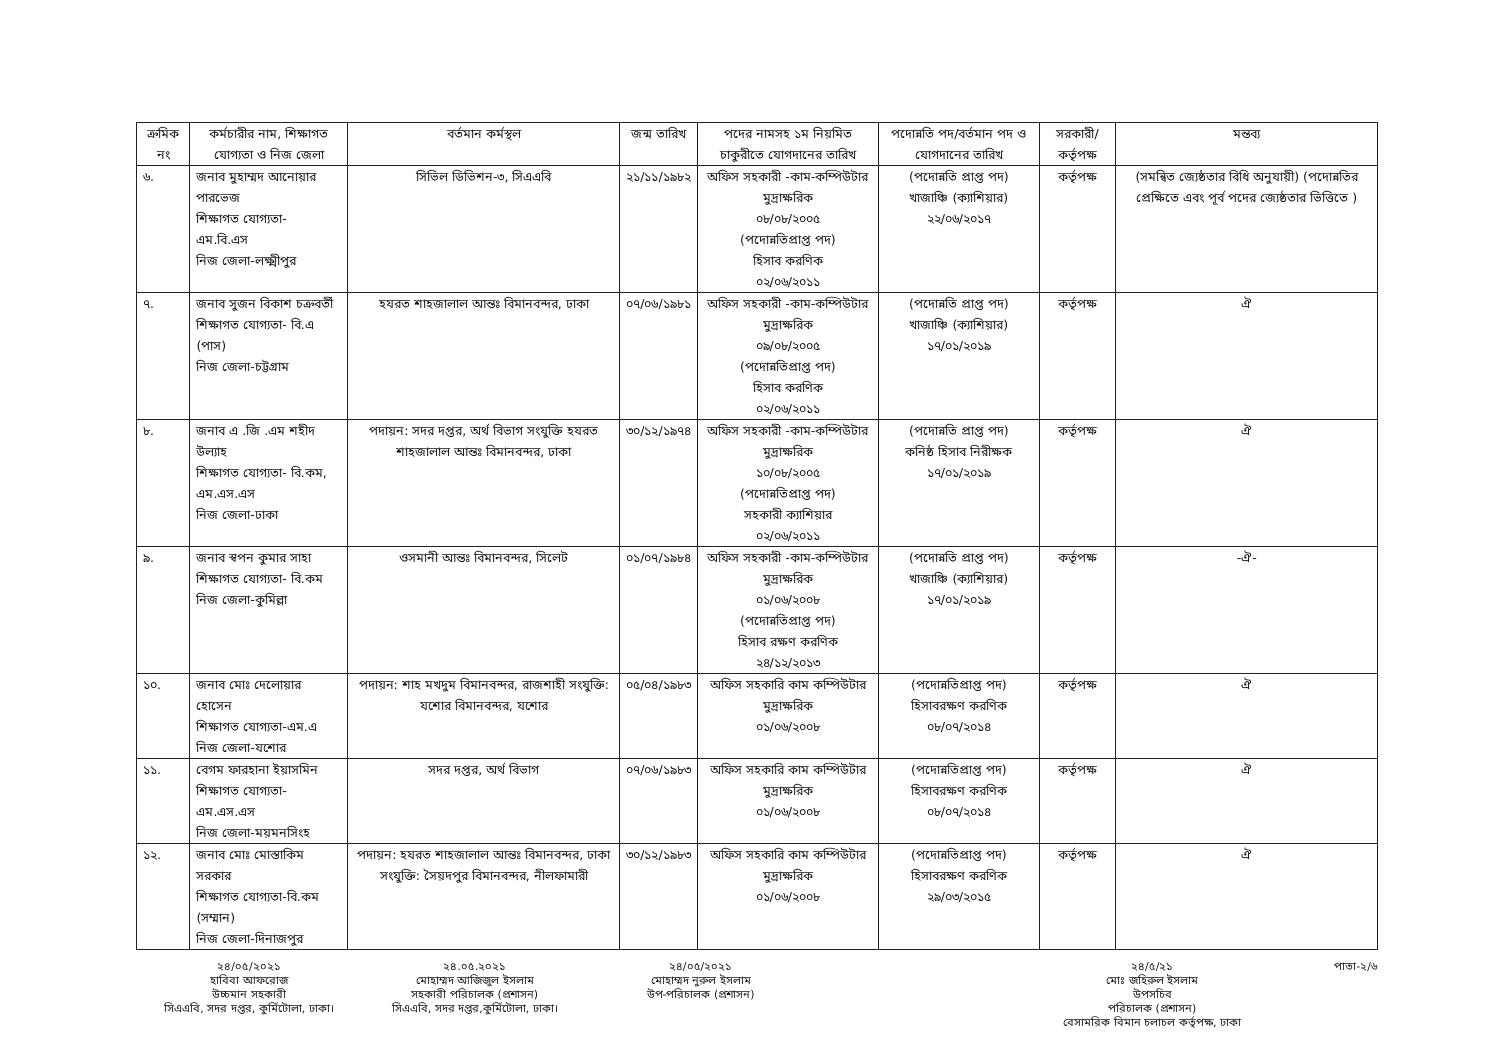| ক্রমিক নং | কর্মচারীর নাম, শিক্ষাগত যোগ্যতা ও নিজ জেলা | বর্তমান কর্মস্থল | জন্ম তারিখ | পদের নামসহ ১ম নিয়মিত চাকুরীতে যোগদানের তারিখ | পদোন্নতি পদ/বর্তমান পদ ও যোগদানের তারিখ | সরকারী/ কর্তৃপক্ষ | মন্তব্য |
| --- | --- | --- | --- | --- | --- | --- | --- |
| ৬. | জনাব মুহাম্মদ আনোয়ার পারভেজ শিক্ষাগত যোগ্যতা- এম.বি.এস নিজ জেলা-লক্ষ্মীপুর | সিভিল ডিভিশন-৩, সিএএবি | ২১/১১/১৯৮২ | অফিস সহকারী -কাম-কম্পিউটার মুদ্রাক্ষরিক ০৮/০৮/২০০৫ (পদোন্নতিপ্রাপ্ত পদ) হিসাব করণিক ০২/০৬/২০১১ | (পদোন্নতি প্রাপ্ত পদ) খাজাঞ্চি (ক্যাশিয়ার) ২২/০৬/২০১৭ | কর্তৃপক্ষ | (সমন্বিত জ্যেষ্ঠতার বিধি অনুযায়ী) (পদোন্নতির প্রেক্ষিতে এবং পূর্ব পদের জ্যেষ্ঠতার ভিত্তিতে ) |
| ৭. | জনাব সুজন বিকাশ চক্রবর্তী শিক্ষাগত যোগ্যতা- বি.এ (পাস) নিজ জেলা-চট্টগ্রাম | হযরত শাহজালাল আন্তঃ বিমানবন্দর, ঢাকা | ০৭/০৬/১৯৮১ | অফিস সহকারী -কাম-কম্পিউটার মুদ্রাক্ষরিক ০৯/০৮/২০০৫ (পদোন্নতিপ্রাপ্ত পদ) হিসাব করণিক ০২/০৬/২০১১ | (পদোন্নতি প্রাপ্ত পদ) খাজাঞ্চি (ক্যাশিয়ার) ১৭/০১/২০১৯ | কর্তৃপক্ষ | ঐ |
| ৮. | জনাব এ .জি .এম শহীদ উল্যাহ শিক্ষাগত যোগ্যতা- বি.কম, এম.এস.এস নিজ জেলা-ঢাকা | পদায়ন: সদর দপ্তর, অর্থ বিভাগ সংযুক্তি হযরত শাহজালাল আন্তঃ বিমানবন্দর, ঢাকা | ৩০/১২/১৯৭৪ | অফিস সহকারী -কাম-কম্পিউটার মুদ্রাক্ষরিক ১০/০৮/২০০৫ (পদোন্নতিপ্রাপ্ত পদ) সহকারী ক্যাশিয়ার ০২/০৬/২০১১ | (পদোন্নতি প্রাপ্ত পদ) কনিষ্ঠ হিসাব নিরীক্ষক ১৭/০১/২০১৯ | কর্তৃপক্ষ | ঐ |
| ৯. | জনাব স্বপন কুমার সাহা শিক্ষাগত যোগ্যতা- বি.কম নিজ জেলা-কুমিল্লা | ওসমানী আন্তঃ বিমানবন্দর, সিলেট | ০১/০৭/১৯৮৪ | অফিস সহকারী -কাম-কম্পিউটার মুদ্রাক্ষরিক ০১/০৬/২০০৮ (পদোন্নতিপ্রাপ্ত পদ) হিসাব রক্ষণ করণিক ২৪/১২/২০১৩ | (পদোন্নতি প্রাপ্ত পদ) খাজাঞ্চি (ক্যাশিয়ার) ১৭/০১/২০১৯ | কর্তৃপক্ষ | -ঐ- |
| ১০. | জনাব মোঃ দেলোয়ার হোসেন শিক্ষাগত যোগ্যতা-এম.এ নিজ জেলা-যশোর | পদায়ন: শাহ মখদুম বিমানবন্দর, রাজশাহী সংযুক্তি: যশোর বিমানবন্দর, যশোর | ০৫/০৪/১৯৮৩ | অফিস সহকারি কাম কম্পিউটার মুদ্রাক্ষরিক ০১/০৬/২০০৮ | (পদোন্নতিপ্রাপ্ত পদ) হিসাবরক্ষণ করণিক ০৮/০৭/২০১৪ | কর্তৃপক্ষ | ঐ |
| ১১. | বেগম ফারহানা ইয়াসমিন শিক্ষাগত যোগ্যতা-এম.এস.এস নিজ জেলা-ময়মনসিংহ | সদর দপ্তর, অর্থ বিভাগ | ০৭/০৬/১৯৮৩ | অফিস সহকারি কাম কম্পিউটার মুদ্রাক্ষরিক ০১/০৬/২০০৮ | (পদোন্নতিপ্রাপ্ত পদ) হিসাবরক্ষণ করণিক ০৮/০৭/২০১৪ | কর্তৃপক্ষ | ঐ |
| ১২. | জনাব মোঃ মোস্তাকিম সরকার শিক্ষাগত যোগ্যতা-বি.কম (সম্মান) নিজ জেলা-দিনাজপুর | পদায়ন: হযরত শাহজালাল আন্তঃ বিমানবন্দর, ঢাকা সংযুক্তি: সৈয়দপুর বিমানবন্দর, নীলফামারী | ৩০/১২/১৯৮৩ | অফিস সহকারি কাম কম্পিউটার মুদ্রাক্ষরিক ০১/০৬/২০০৮ | (পদোন্নতিপ্রাপ্ত পদ) হিসাবরক্ষণ করণিক ২৯/০৩/২০১৫ | কর্তৃপক্ষ | ঐ |
২৪/০৫/২০২১
হাবিবা আফরোজ
উচ্চমান সহকারী
সিএএবি, সদর দপ্তর, কুর্মিটোলা, ঢাকা।
২৪.০৫.২০২১
মোহাম্মদ আজিজুল ইসলাম
সহকারী পরিচালক (প্রশাসন)
সিএএবি, সদর দপ্তর,কুর্মিটোলা, ঢাকা।
২৪/০৫/২০২১
মোহাম্মদ নুরুল ইসলাম
উপ-পরিচালক (প্রশাসন)
২৪/৫/২১
মোঃ জহিরুল ইসলাম
উপসচিব
পরিচালক (প্রশাসন)
বেসামরিক বিমান চলাচল কর্তৃপক্ষ, ঢাকা
পাতা-২/৬